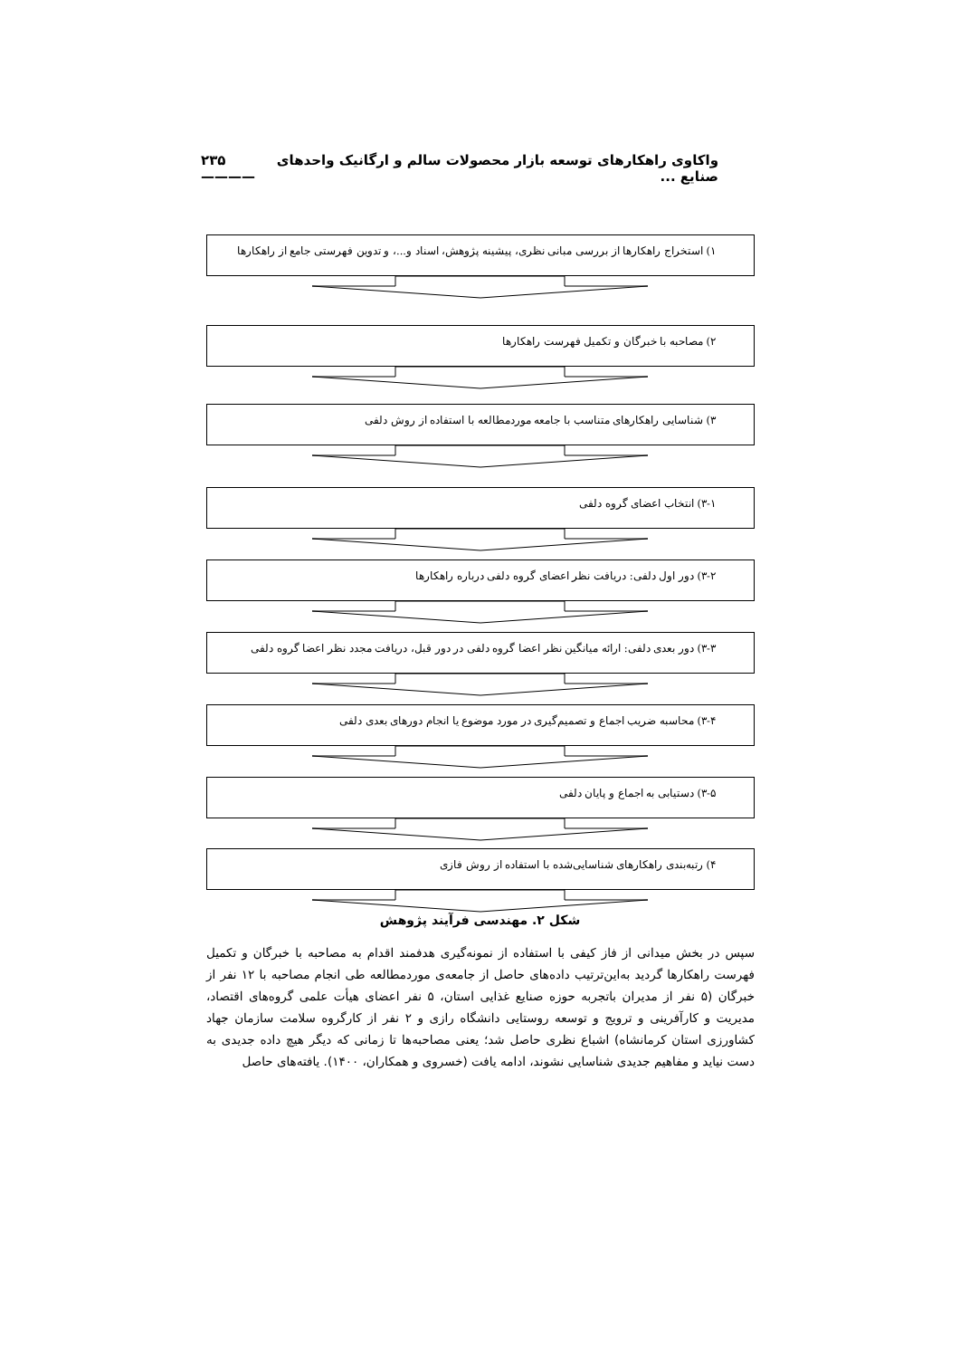واکاوی راهکارهای توسعه بازار محصولات سالم و ارگانیک واحدهای صنایع ... ۲۳۵ ————
۱) استخراج راهکارها از بررسی مبانی نظری، پیشینه پژوهش، اسناد و...، و تدوین فهرستی جامع از راهکارها
۲) مصاحبه با خبرگان و تکمیل فهرست راهکارها
۳) شناسایی راهکارهای متناسب با جامعه موردمطالعه با استفاده از روش دلفی
۳-۱) انتخاب اعضای گروه دلفی
۳-۲) دور اول دلفی: دریافت نظر اعضای گروه دلفی درباره راهکارها
۳-۳) دور بعدی دلفی: ارائه میانگین نظر اعضا گروه دلفی در دور قبل، دریافت مجدد نظر اعضا گروه دلفی
۳-۴) محاسبه ضریب اجماع و تصمیم‌گیری در مورد موضوع یا انجام دورهای بعدی دلفی
۳-۵) دستیابی به اجماع و پایان دلفی
۴) رتبه‌بندی راهکارهای شناسایی‌شده با استفاده از روش فازی
شکل ۲. مهندسی فرآیند پژوهش
سپس در بخش میدانی از فاز کیفی با استفاده از نمونه‌گیری هدفمند اقدام به مصاحبه با خبرگان و تکمیل فهرست راهکارها گردید به‌این‌ترتیب داده‌های حاصل از جامعه‌ی موردمطالعه طی انجام مصاحبه با ۱۲ نفر از خبرگان (۵ نفر از مدیران باتجربه حوزه صنایع غذایی استان، ۵ نفر اعضای هیأت علمی گروه‌های اقتصاد، مدیریت و کارآفرینی و ترویج و توسعه روستایی دانشگاه رازی و ۲ نفر از کارگروه سلامت سازمان جهاد کشاورزی استان کرمانشاه) اشباع نظری حاصل شد؛ یعنی مصاحبه‌ها تا زمانی که دیگر هیچ داده جدیدی به دست نیاید و مفاهیم جدیدی شناسایی نشوند، ادامه یافت (خسروی و همکاران، ۱۴۰۰). یافته‌های حاصل